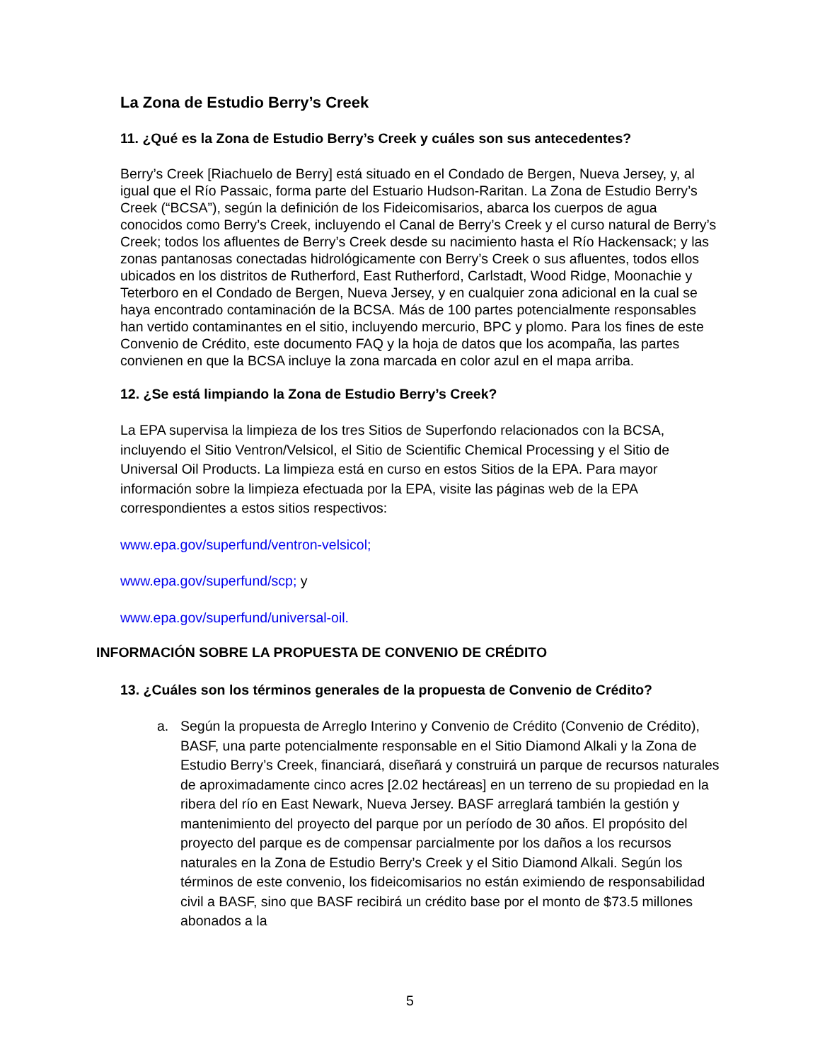La Zona de Estudio Berry’s Creek
11. ¿Qué es la Zona de Estudio Berry’s Creek y cuáles son sus antecedentes?
Berry’s Creek [Riachuelo de Berry] está situado en el Condado de Bergen, Nueva Jersey, y, al igual que el Río Passaic, forma parte del Estuario Hudson-Raritan. La Zona de Estudio Berry’s Creek (“BCSA”), según la definición de los Fideicomisarios, abarca los cuerpos de agua conocidos como Berry’s Creek, incluyendo el Canal de Berry’s Creek y el curso natural de Berry’s Creek; todos los afluentes de Berry’s Creek desde su nacimiento hasta el Río Hackensack; y las zonas pantanosas conectadas hidrológicamente con Berry’s Creek o sus afluentes, todos ellos ubicados en los distritos de Rutherford, East Rutherford, Carlstadt, Wood Ridge, Moonachie y Teterboro en el Condado de Bergen, Nueva Jersey, y en cualquier zona adicional en la cual se haya encontrado contaminación de la BCSA. Más de 100 partes potencialmente responsables han vertido contaminantes en el sitio, incluyendo mercurio, BPC y plomo. Para los fines de este Convenio de Crédito, este documento FAQ y la hoja de datos que los acompaña, las partes convienen en que la BCSA incluye la zona marcada en color azul en el mapa arriba.
12. ¿Se está limpiando la Zona de Estudio Berry’s Creek?
La EPA supervisa la limpieza de los tres Sitios de Superfondo relacionados con la BCSA, incluyendo el Sitio Ventron/Velsicol, el Sitio de Scientific Chemical Processing y el Sitio de Universal Oil Products. La limpieza está en curso en estos Sitios de la EPA. Para mayor información sobre la limpieza efectuada por la EPA, visite las páginas web de la EPA correspondientes a estos sitios respectivos:
www.epa.gov/superfund/ventron-velsicol;
www.epa.gov/superfund/scp; y
www.epa.gov/superfund/universal-oil.
INFORMACIÓN SOBRE LA PROPUESTA DE CONVENIO DE CRÉDITO
13. ¿Cuáles son los términos generales de la propuesta de Convenio de Crédito?
a. Según la propuesta de Arreglo Interino y Convenio de Crédito (Convenio de Crédito), BASF, una parte potencialmente responsable en el Sitio Diamond Alkali y la Zona de Estudio Berry’s Creek, financiará, diseñará y construirá un parque de recursos naturales de aproximadamente cinco acres [2.02 hectáreas] en un terreno de su propiedad en la ribera del río en East Newark, Nueva Jersey. BASF arreglará también la gestión y mantenimiento del proyecto del parque por un período de 30 años. El propósito del proyecto del parque es de compensar parcialmente por los daños a los recursos naturales en la Zona de Estudio Berry’s Creek y el Sitio Diamond Alkali. Según los términos de este convenio, los fideicomisarios no están eximiendo de responsabilidad civil a BASF, sino que BASF recibirá un crédito base por el monto de $73.5 millones abonados a la
5